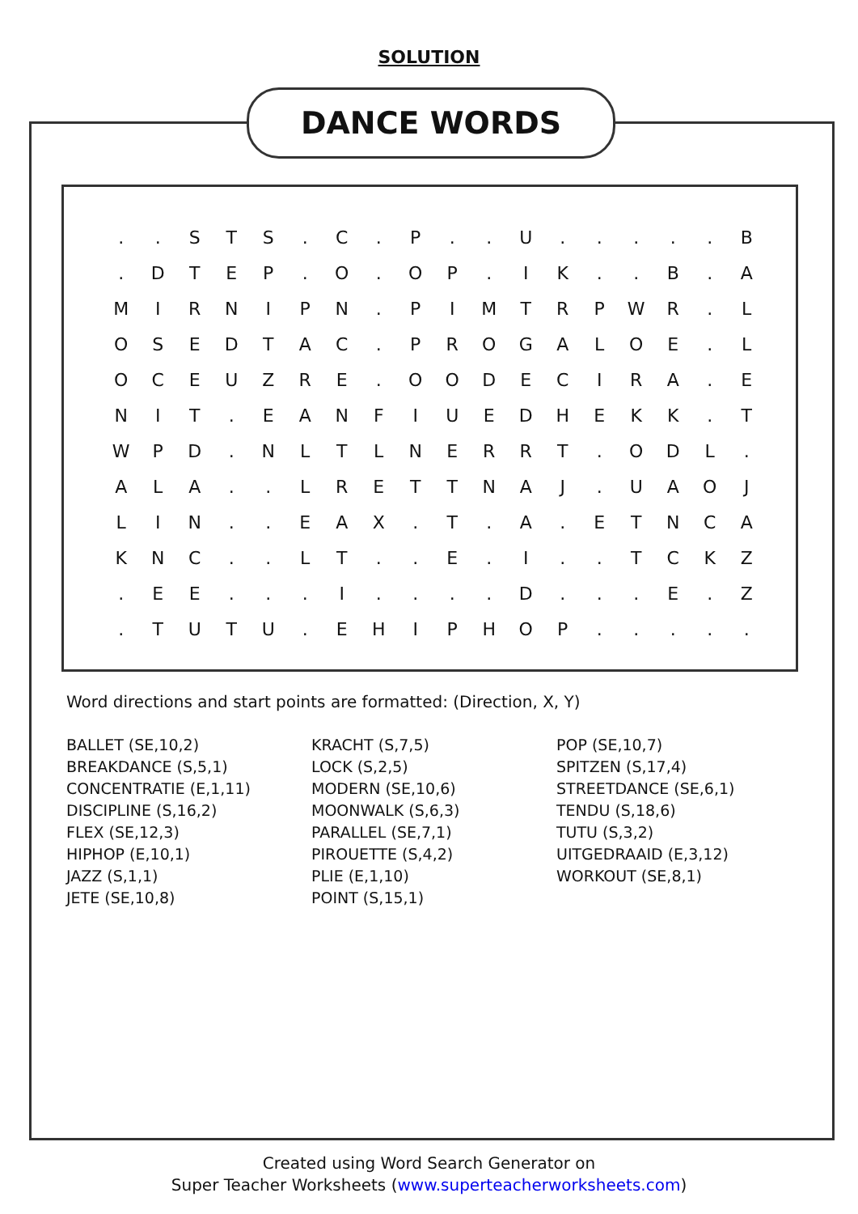SOLUTION
DANCE WORDS
| . | . | S | T | S | . | C | . | P | . | . | U | . | . | . | . | . | B |
| . | D | T | E | P | . | O | . | O | P | . | I | K | . | . | B | . | A |
| M | I | R | N | I | P | N | . | P | I | M | T | R | P | W | R | . | L |
| O | S | E | D | T | A | C | . | P | R | O | G | A | L | O | E | . | L |
| O | C | E | U | Z | R | E | . | O | O | D | E | C | I | R | A | . | E |
| N | I | T | . | E | A | N | F | I | U | E | D | H | E | K | K | . | T |
| W | P | D | . | N | L | T | L | N | E | R | R | T | . | O | D | L | . |
| A | L | A | . | . | L | R | E | T | T | N | A | J | . | U | A | O | J |
| L | I | N | . | . | E | A | X | . | T | . | A | . | E | T | N | C | A |
| K | N | C | . | . | L | T | . | . | E | . | I | . | . | T | C | K | Z |
| . | E | E | . | . | . | I | . | . | . | . | D | . | . | . | E | . | Z |
| . | T | U | T | U | . | E | H | I | P | H | O | P | . | . | . | . | . |
Word directions and start points are formatted: (Direction, X, Y)
BALLET (SE,10,2)
BREAKDANCE (S,5,1)
CONCENTRATIE (E,1,11)
DISCIPLINE (S,16,2)
FLEX (SE,12,3)
HIPHOP (E,10,1)
JAZZ (S,1,1)
JETE (SE,10,8)
KRACHT (S,7,5)
LOCK (S,2,5)
MODERN (SE,10,6)
MOONWALK (S,6,3)
PARALLEL (SE,7,1)
PIROUETTE (S,4,2)
PLIE (E,1,10)
POINT (S,15,1)
POP (SE,10,7)
SPITZEN (S,17,4)
STREETDANCE (SE,6,1)
TENDU (S,18,6)
TUTU (S,3,2)
UITGEDRAAID (E,3,12)
WORKOUT (SE,8,1)
Created using Word Search Generator on
Super Teacher Worksheets (www.superteacherworksheets.com)